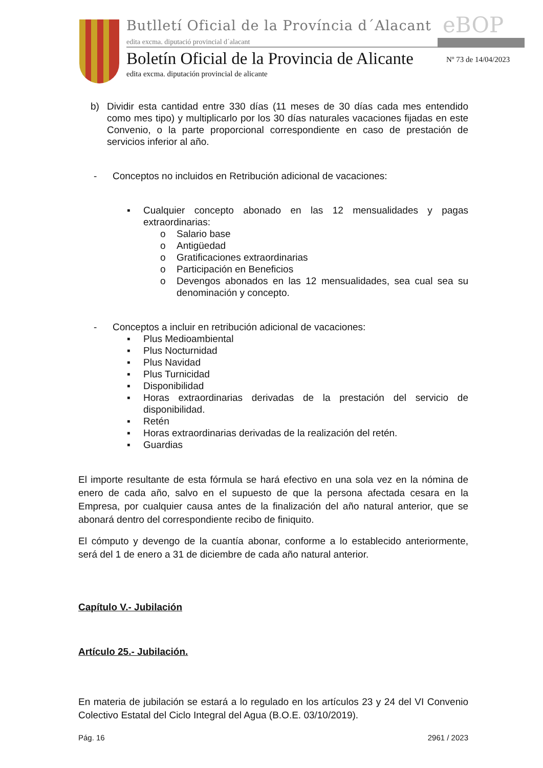Butlletí Oficial de la Província d´Alacant
edita excma. diputació provincial d´alacant
eBOP
Boletín Oficial de la Provincia de Alicante
edita excma. diputación provincial de alicante
Nº 73 de 14/04/2023
b) Dividir esta cantidad entre 330 días (11 meses de 30 días cada mes entendido como mes tipo) y multiplicarlo por los 30 días naturales vacaciones fijadas en este Convenio, o la parte proporcional correspondiente en caso de prestación de servicios inferior al año.
- Conceptos no incluidos en Retribución adicional de vacaciones:
▪ Cualquier concepto abonado en las 12 mensualidades y pagas extraordinarias:
o Salario base
o Antigüedad
o Gratificaciones extraordinarias
o Participación en Beneficios
o Devengos abonados en las 12 mensualidades, sea cual sea su denominación y concepto.
- Conceptos a incluir en retribución adicional de vacaciones:
▪ Plus Medioambiental
▪ Plus Nocturnidad
▪ Plus Navidad
▪ Plus Turnicidad
▪ Disponibilidad
▪ Horas extraordinarias derivadas de la prestación del servicio de disponibilidad.
▪ Retén
▪ Horas extraordinarias derivadas de la realización del retén.
▪ Guardias
El importe resultante de esta fórmula se hará efectivo en una sola vez en la nómina de enero de cada año, salvo en el supuesto de que la persona afectada cesara en la Empresa, por cualquier causa antes de la finalización del año natural anterior, que se abonará dentro del correspondiente recibo de finiquito.
El cómputo y devengo de la cuantía abonar, conforme a lo establecido anteriormente, será del 1 de enero a 31 de diciembre de cada año natural anterior.
Capítulo V.- Jubilación
Artículo 25.- Jubilación.
En materia de jubilación se estará a lo regulado en los artículos 23 y 24 del VI Convenio Colectivo Estatal del Ciclo Integral del Agua (B.O.E. 03/10/2019).
Pág. 16 2961 / 2023